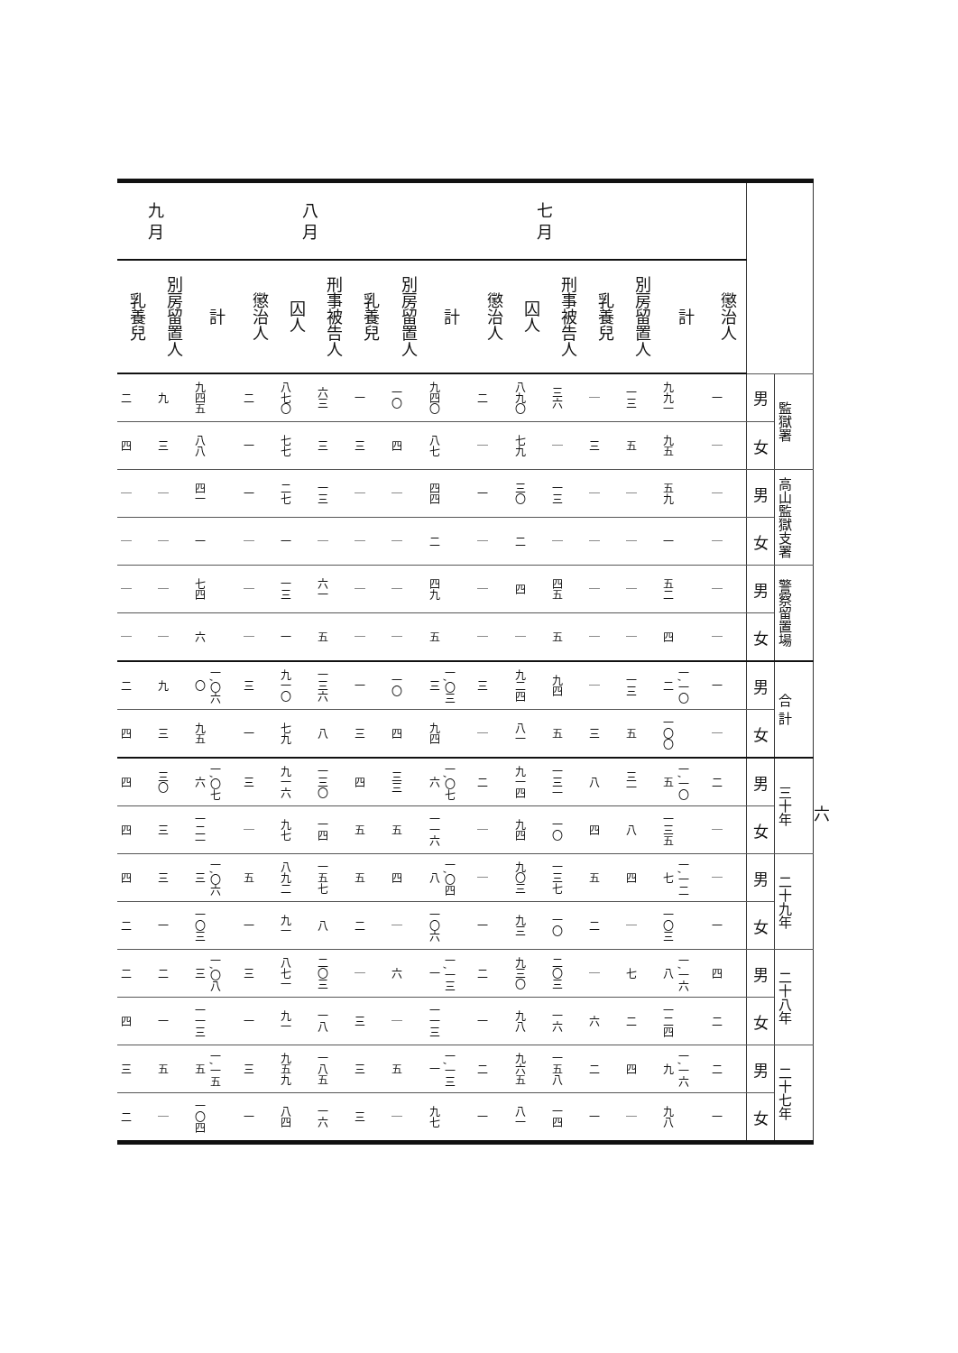六
| | | | | 七 月 | | | | | | 八 月 | | | | | | 九 月 | |
| --- | --- | --- | --- | --- | --- | --- | --- | --- | --- | --- | --- | --- | --- | --- | --- | --- | --- |
| | | 懲治人 | 計 | 別房留置人 | 乳養兒 | 刑事被告人 | 囚人 | 懲治人 | 計 | 別房留置人 | 乳養兒 | 刑事被告人 | 囚人 | 懲治人 | 計 | 別房留置人 | 乳養兒 |
| 監獄署 | 男 | 一 | 九九一 | 一三 | ｜ | 三六 | 八九〇 | 二 | 九四〇 | 一〇 | 一 | 六三 | 八七〇 | 二 | 九四五 | 九 | 二 |
| | 女 | ｜ | 九五 | 五 | 三 | ｜ | 七九 | ｜ | 八七 | 四 | 三 | 三 | 七七 | 一 | 八八 | 三 | 四 |
| 高山監獄支署 | 男 | ｜ | 五九 | ｜ | ｜ | 一三 | 三〇 | 一 | 四四 | ｜ | ｜ | 一三 | 二七 | 一 | 四一 | ｜ | ｜ |
| | 女 | ｜ | 一 | ｜ | ｜ | ｜ | 二 | ｜ | 二 | ｜ | ｜ | ｜ | 一 | ｜ | 一 | ｜ | ｜ |
| 警察留置場 | 男 | ｜ | 五二 | ｜ | ｜ | 四五 | 四 | ｜ | 四九 | ｜ | ｜ | 六一 | 一三 | ｜ | 七四 | ｜ | ｜ |
| | 女 | ｜ | 四 | ｜ | ｜ | 五 | ｜ | ｜ | 五 | ｜ | ｜ | 五 | 一 | ｜ | 六 | ｜ | ｜ |
| 合 計 | 男 | 一 | 一,一〇二 | 一三 | ｜ | 九四 | 九二四 | 三 | 一,〇三三 | 一〇 | 一 | 一三六 | 九一〇 | 三 | 一,〇六〇 | 九 | 二 |
| | 女 | ｜ | 一〇〇 | 五 | 三 | 五 | 八一 | ｜ | 九四 | 四 | 三 | 八 | 七九 | 一 | 九五 | 三 | 四 |
| 三十年 | 男 | 二 | 一,一〇五 | 三一 | 八 | 一三一 | 九一四 | 二 | 一,〇七六 | 三三 | 四 | 一三〇 | 九一六 | 三 | 一,〇七六 | 三〇 | 四 |
| | 女 | ｜ | 一三五 | 八 | 四 | 一〇 | 九四 | ｜ | 一一六 | 五 | 五 | 一四 | 九七 | ｜ | 一二一 | 三 | 四 |
| 二十九年 | 男 | ｜ | 一,一二七 | 四 | 五 | 一三七 | 九〇三 | ｜ | 一,〇四八 | 四 | 五 | 一五七 | 八九二 | 五 | 一,〇六三 | 三 | 四 |
| | 女 | 一 | 一〇三 | ｜ | 二 | 一〇 | 九三 | 一 | 一〇六 | ｜ | 二 | 八 | 九一 | 一 | 一〇三 | 一 | 二 |
| 二十八年 | 男 | 四 | 一,一六八 | 七 | ｜ | 二〇三 | 九三〇 | 二 | 一,一三一 | 六 | ｜ | 二〇三 | 八七一 | 三 | 一,〇八三 | 二 | 二 |
| | 女 | 二 | 一二四 | 二 | 六 | 一六 | 九八 | 一 | 一一三 | ｜ | 三 | 一八 | 九一 | 一 | 一一三 | 一 | 四 |
| 二十七年 | 男 | 二 | 一,一六九 | 四 | 二 | 一五八 | 九六五 | 二 | 一,一三一 | 五 | 三 | 一八五 | 九五九 | 三 | 一,一五五 | 五 | 三 |
| | 女 | 一 | 九八 | ｜ | 一 | 一四 | 八一 | 一 | 九七 | ｜ | 三 | 一六 | 八四 | 一 | 一〇四 | ｜ | 二 |